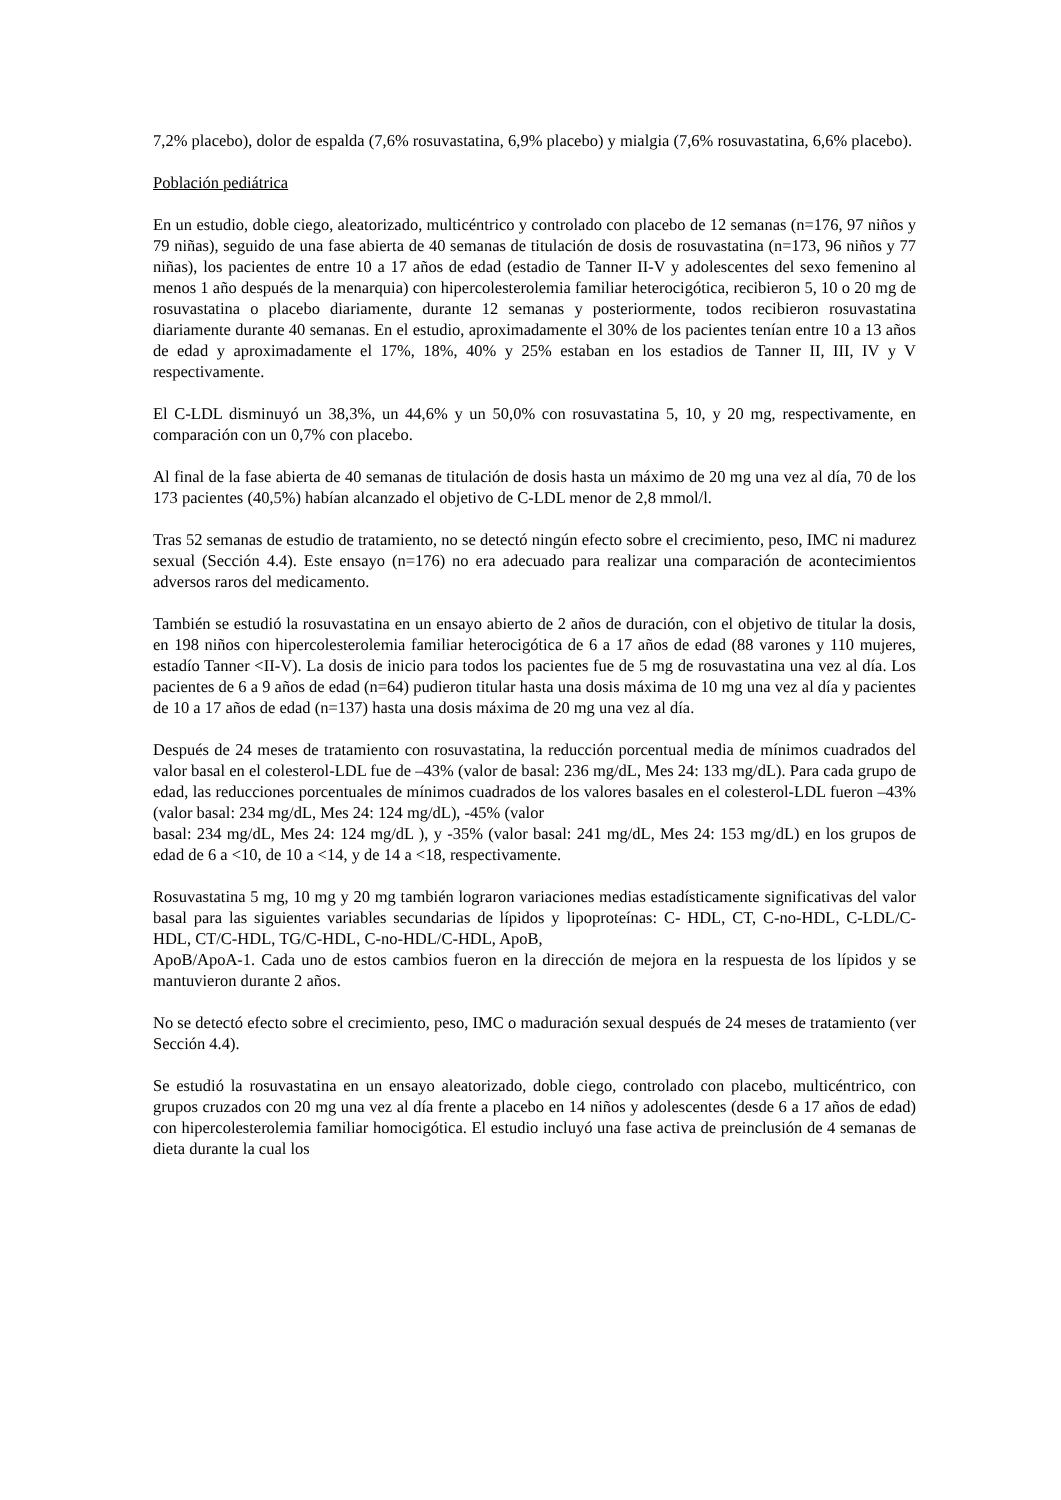7,2% placebo), dolor de espalda (7,6% rosuvastatina, 6,9% placebo) y mialgia (7,6% rosuvastatina, 6,6% placebo).
Población pediátrica
En un estudio, doble ciego, aleatorizado, multicéntrico y controlado con placebo de 12 semanas (n=176, 97 niños y 79 niñas), seguido de una fase abierta de 40 semanas de titulación de dosis de rosuvastatina (n=173, 96 niños y 77 niñas), los pacientes de entre 10 a 17 años de edad (estadio de Tanner II-V y adolescentes del sexo femenino al menos 1 año después de la menarquia) con hipercolesterolemia familiar heterocigótica, recibieron 5, 10 o 20 mg de rosuvastatina o placebo diariamente, durante 12 semanas y posteriormente, todos recibieron rosuvastatina diariamente durante 40 semanas. En el estudio, aproximadamente el 30% de los pacientes tenían entre 10 a 13 años de edad y aproximadamente el 17%, 18%, 40% y 25% estaban en los estadios de Tanner II, III, IV y V respectivamente.
El C-LDL disminuyó un 38,3%, un 44,6% y un 50,0% con rosuvastatina 5, 10, y 20 mg, respectivamente, en comparación con un 0,7% con placebo.
Al final de la fase abierta de 40 semanas de titulación de dosis hasta un máximo de 20 mg una vez al día, 70 de los 173 pacientes (40,5%) habían alcanzado el objetivo de C-LDL menor de 2,8 mmol/l.
Tras 52 semanas de estudio de tratamiento, no se detectó ningún efecto sobre el crecimiento, peso, IMC ni madurez sexual (Sección 4.4). Este ensayo (n=176) no era adecuado para realizar una comparación de acontecimientos adversos raros del medicamento.
También se estudió la rosuvastatina en un ensayo abierto de 2 años de duración, con el objetivo de titular la dosis, en 198 niños con hipercolesterolemia familiar heterocigótica de 6 a 17 años de edad (88 varones y 110 mujeres, estadío Tanner <II-V). La dosis de inicio para todos los pacientes fue de 5 mg de rosuvastatina una vez al día. Los pacientes de 6 a 9 años de edad (n=64) pudieron titular hasta una dosis máxima de 10 mg una vez al día y pacientes de 10 a 17 años de edad (n=137) hasta una dosis máxima de 20 mg una vez al día.
Después de 24 meses de tratamiento con rosuvastatina, la reducción porcentual media de mínimos cuadrados del valor basal en el colesterol-LDL fue de –43% (valor de basal: 236 mg/dL, Mes 24: 133 mg/dL). Para cada grupo de edad, las reducciones porcentuales de mínimos cuadrados de los valores basales en el colesterol-LDL fueron –43% (valor basal: 234 mg/dL, Mes 24: 124 mg/dL), -45% (valor
basal: 234 mg/dL, Mes 24: 124 mg/dL ), y -35% (valor basal: 241 mg/dL, Mes 24: 153 mg/dL) en los grupos de edad de 6 a <10, de 10 a <14, y de 14 a <18, respectivamente.
Rosuvastatina 5 mg, 10 mg y 20 mg también lograron variaciones medias estadísticamente significativas del valor basal para las siguientes variables secundarias de lípidos y lipoproteínas: C- HDL, CT, C-no-HDL, C-LDL/C-HDL, CT/C-HDL, TG/C-HDL, C-no-HDL/C-HDL, ApoB,
ApoB/ApoA-1. Cada uno de estos cambios fueron en la dirección de mejora en la respuesta de los lípidos y se mantuvieron durante 2 años.
No se detectó efecto sobre el crecimiento, peso, IMC o maduración sexual después de 24 meses de tratamiento (ver Sección 4.4).
Se estudió la rosuvastatina en un ensayo aleatorizado, doble ciego, controlado con placebo, multicéntrico, con grupos cruzados con 20 mg una vez al día frente a placebo en 14 niños y adolescentes (desde 6 a 17 años de edad) con hipercolesterolemia familiar homocigótica. El estudio incluyó una fase activa de preinclusión de 4 semanas de dieta durante la cual los